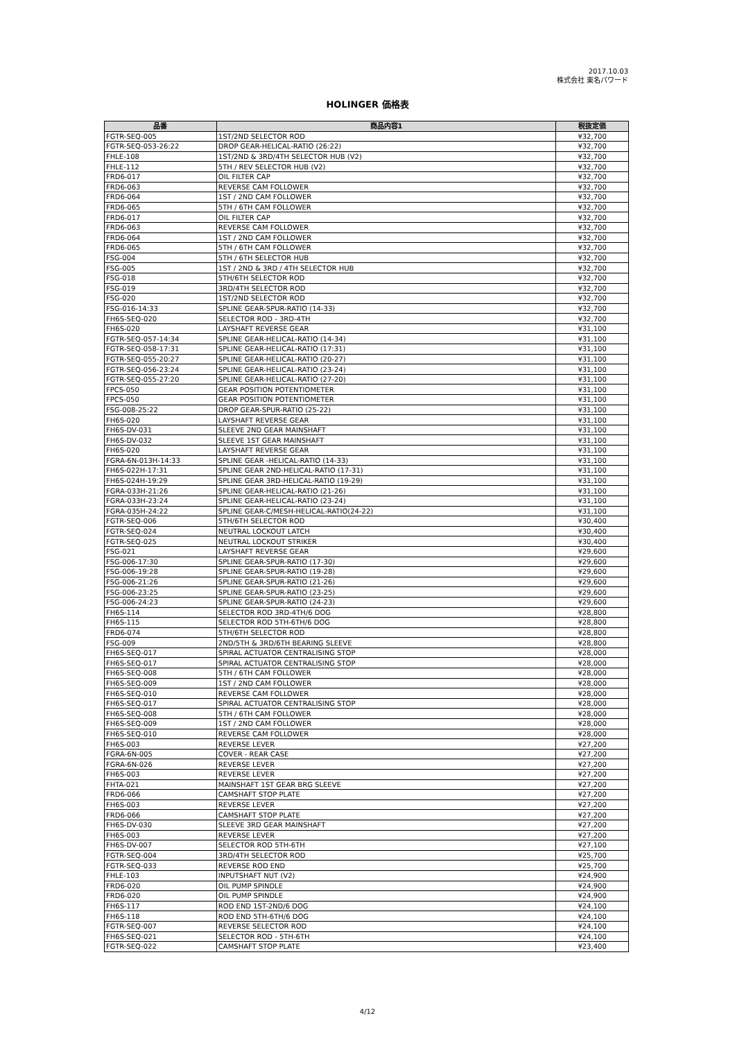2017.10.03
株式会社 東名パワード
HOLINGER 価格表
| 品番 | 商品内容1 | 税抜定価 |
| --- | --- | --- |
| FGTR-SEQ-005 | 1ST/2ND SELECTOR ROD | ¥32,700 |
| FGTR-SEQ-053-26:22 | DROP GEAR-HELICAL-RATIO (26:22) | ¥32,700 |
| FHLE-108 | 1ST/2ND & 3RD/4TH SELECTOR HUB (V2) | ¥32,700 |
| FHLE-112 | 5TH / REV SELECTOR HUB (V2) | ¥32,700 |
| FRD6-017 | OIL FILTER CAP | ¥32,700 |
| FRD6-063 | REVERSE CAM FOLLOWER | ¥32,700 |
| FRD6-064 | 1ST / 2ND CAM FOLLOWER | ¥32,700 |
| FRD6-065 | 5TH / 6TH CAM FOLLOWER | ¥32,700 |
| FRD6-017 | OIL FILTER CAP | ¥32,700 |
| FRD6-063 | REVERSE CAM FOLLOWER | ¥32,700 |
| FRD6-064 | 1ST / 2ND CAM FOLLOWER | ¥32,700 |
| FRD6-065 | 5TH / 6TH CAM FOLLOWER | ¥32,700 |
| FSG-004 | 5TH / 6TH SELECTOR HUB | ¥32,700 |
| FSG-005 | 1ST / 2ND & 3RD / 4TH SELECTOR HUB | ¥32,700 |
| FSG-018 | 5TH/6TH SELECTOR ROD | ¥32,700 |
| FSG-019 | 3RD/4TH SELECTOR ROD | ¥32,700 |
| FSG-020 | 1ST/2ND SELECTOR ROD | ¥32,700 |
| FSG-016-14:33 | SPLINE GEAR-SPUR-RATIO (14-33) | ¥32,700 |
| FH6S-SEQ-020 | SELECTOR ROD - 3RD-4TH | ¥32,700 |
| FH6S-020 | LAYSHAFT REVERSE GEAR | ¥31,100 |
| FGTR-SEQ-057-14:34 | SPLINE GEAR-HELICAL-RATIO (14-34) | ¥31,100 |
| FGTR-SEQ-058-17:31 | SPLINE GEAR-HELICAL-RATIO (17:31) | ¥31,100 |
| FGTR-SEQ-055-20:27 | SPLINE GEAR-HELICAL-RATIO (20-27) | ¥31,100 |
| FGTR-SEQ-056-23:24 | SPLINE GEAR-HELICAL-RATIO (23-24) | ¥31,100 |
| FGTR-SEQ-055-27:20 | SPLINE GEAR-HELICAL-RATIO (27-20) | ¥31,100 |
| FPCS-050 | GEAR POSITION POTENTIOMETER | ¥31,100 |
| FPCS-050 | GEAR POSITION POTENTIOMETER | ¥31,100 |
| FSG-008-25:22 | DROP GEAR-SPUR-RATIO (25-22) | ¥31,100 |
| FH6S-020 | LAYSHAFT REVERSE GEAR | ¥31,100 |
| FH6S-DV-031 | SLEEVE 2ND GEAR MAINSHAFT | ¥31,100 |
| FH6S-DV-032 | SLEEVE 1ST GEAR MAINSHAFT | ¥31,100 |
| FH6S-020 | LAYSHAFT REVERSE GEAR | ¥31,100 |
| FGRA-6N-013H-14:33 | SPLINE GEAR -HELICAL-RATIO (14-33) | ¥31,100 |
| FH6S-022H-17:31 | SPLINE GEAR 2ND-HELICAL-RATIO (17-31) | ¥31,100 |
| FH6S-024H-19:29 | SPLINE GEAR 3RD-HELICAL-RATIO (19-29) | ¥31,100 |
| FGRA-033H-21:26 | SPLINE GEAR-HELICAL-RATIO (21-26) | ¥31,100 |
| FGRA-033H-23:24 | SPLINE GEAR-HELICAL-RATIO (23-24) | ¥31,100 |
| FGRA-035H-24:22 | SPLINE GEAR-C/MESH-HELICAL-RATIO(24-22) | ¥31,100 |
| FGTR-SEQ-006 | 5TH/6TH SELECTOR ROD | ¥30,400 |
| FGTR-SEQ-024 | NEUTRAL LOCKOUT LATCH | ¥30,400 |
| FGTR-SEQ-025 | NEUTRAL LOCKOUT STRIKER | ¥30,400 |
| FSG-021 | LAYSHAFT REVERSE GEAR | ¥29,600 |
| FSG-006-17:30 | SPLINE GEAR-SPUR-RATIO (17-30) | ¥29,600 |
| FSG-006-19:28 | SPLINE GEAR-SPUR-RATIO (19-28) | ¥29,600 |
| FSG-006-21:26 | SPLINE GEAR-SPUR-RATIO (21-26) | ¥29,600 |
| FSG-006-23:25 | SPLINE GEAR-SPUR-RATIO (23-25) | ¥29,600 |
| FSG-006-24:23 | SPLINE GEAR-SPUR-RATIO (24-23) | ¥29,600 |
| FH6S-114 | SELECTOR ROD 3RD-4TH/6 DOG | ¥28,800 |
| FH6S-115 | SELECTOR ROD 5TH-6TH/6 DOG | ¥28,800 |
| FRD6-074 | 5TH/6TH SELECTOR ROD | ¥28,800 |
| FSG-009 | 2ND/5TH & 3RD/6TH BEARING SLEEVE | ¥28,800 |
| FH6S-SEQ-017 | SPIRAL ACTUATOR CENTRALISING STOP | ¥28,000 |
| FH6S-SEQ-017 | SPIRAL ACTUATOR CENTRALISING STOP | ¥28,000 |
| FH6S-SEQ-008 | 5TH / 6TH CAM FOLLOWER | ¥28,000 |
| FH6S-SEQ-009 | 1ST / 2ND CAM FOLLOWER | ¥28,000 |
| FH6S-SEQ-010 | REVERSE CAM FOLLOWER | ¥28,000 |
| FH6S-SEQ-017 | SPIRAL ACTUATOR CENTRALISING STOP | ¥28,000 |
| FH6S-SEQ-008 | 5TH / 6TH CAM FOLLOWER | ¥28,000 |
| FH6S-SEQ-009 | 1ST / 2ND CAM FOLLOWER | ¥28,000 |
| FH6S-SEQ-010 | REVERSE CAM FOLLOWER | ¥28,000 |
| FH6S-003 | REVERSE LEVER | ¥27,200 |
| FGRA-6N-005 | COVER - REAR CASE | ¥27,200 |
| FGRA-6N-026 | REVERSE LEVER | ¥27,200 |
| FH6S-003 | REVERSE LEVER | ¥27,200 |
| FHTA-021 | MAINSHAFT 1ST GEAR BRG SLEEVE | ¥27,200 |
| FRD6-066 | CAMSHAFT STOP PLATE | ¥27,200 |
| FH6S-003 | REVERSE LEVER | ¥27,200 |
| FRD6-066 | CAMSHAFT STOP PLATE | ¥27,200 |
| FH6S-DV-030 | SLEEVE 3RD GEAR MAINSHAFT | ¥27,200 |
| FH6S-003 | REVERSE LEVER | ¥27,200 |
| FH6S-DV-007 | SELECTOR ROD 5TH-6TH | ¥27,100 |
| FGTR-SEQ-004 | 3RD/4TH SELECTOR ROD | ¥25,700 |
| FGTR-SEQ-033 | REVERSE ROD END | ¥25,700 |
| FHLE-103 | INPUTSHAFT NUT (V2) | ¥24,900 |
| FRD6-020 | OIL PUMP SPINDLE | ¥24,900 |
| FRD6-020 | OIL PUMP SPINDLE | ¥24,900 |
| FH6S-117 | ROD END 1ST-2ND/6 DOG | ¥24,100 |
| FH6S-118 | ROD END 5TH-6TH/6 DOG | ¥24,100 |
| FGTR-SEQ-007 | REVERSE SELECTOR ROD | ¥24,100 |
| FH6S-SEQ-021 | SELECTOR ROD - 5TH-6TH | ¥24,100 |
| FGTR-SEQ-022 | CAMSHAFT STOP PLATE | ¥23,400 |
4/12